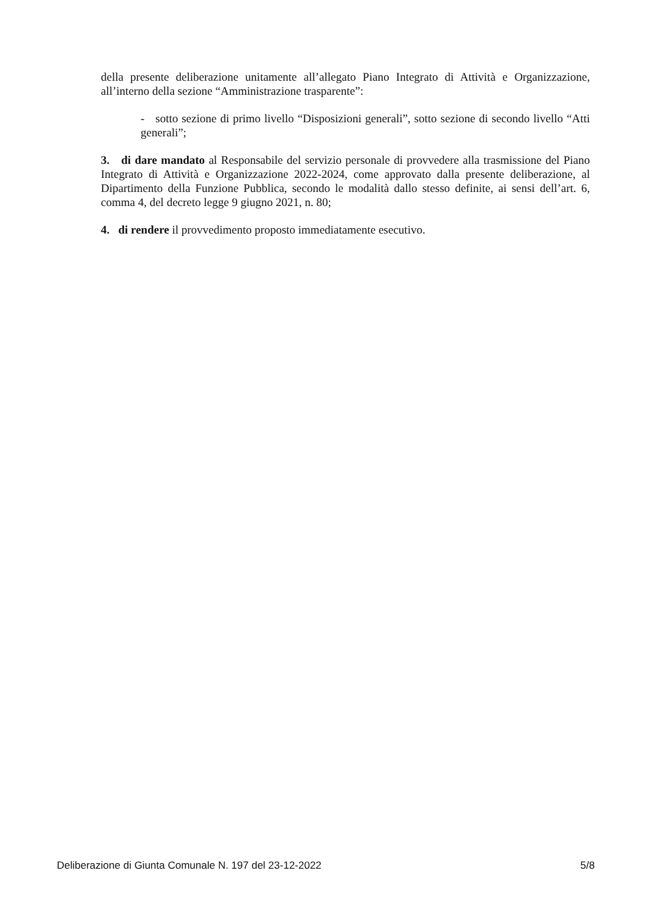della presente deliberazione unitamente all’allegato Piano Integrato di Attività e Organizzazione, all’interno della sezione “Amministrazione trasparente”:
- sotto sezione di primo livello “Disposizioni generali”, sotto sezione di secondo livello “Atti generali”;
3. di dare mandato al Responsabile del servizio personale di provvedere alla trasmissione del Piano Integrato di Attività e Organizzazione 2022-2024, come approvato dalla presente deliberazione, al Dipartimento della Funzione Pubblica, secondo le modalità dallo stesso definite, ai sensi dell’art. 6, comma 4, del decreto legge 9 giugno 2021, n. 80;
4. di rendere il provvedimento proposto immediatamente esecutivo.
Deliberazione di Giunta Comunale N. 197 del 23-12-2022 5/8